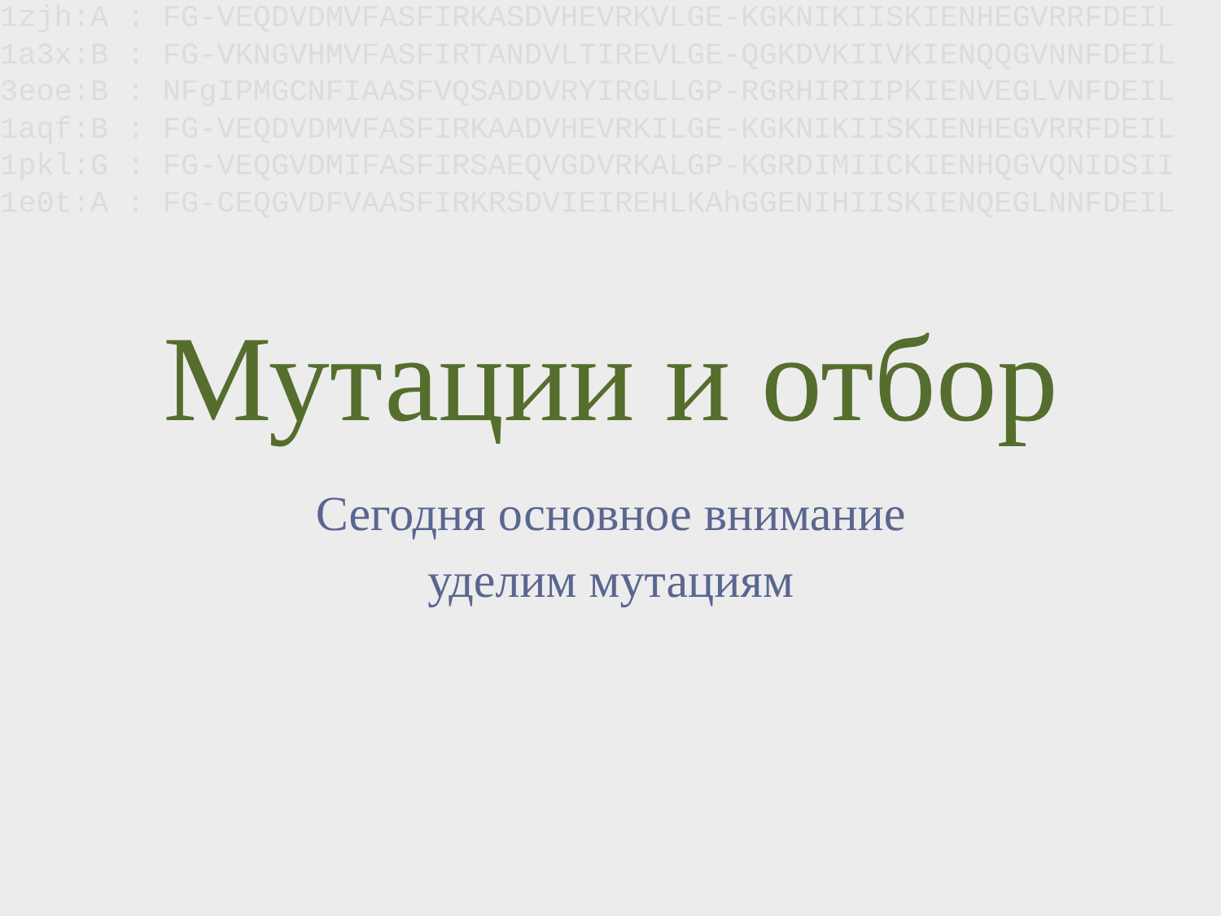1zjh:A : FG-VEQDVDMVFASFIRKASDVHEVRKVLGE-KGKNIKIISKIENHEGVRRFDEIL 1a3x:B : FG-VKNGVHMVFASFIRTANDVLTIREVLGE-QGKDVKIIVKIENQQGVNNFDEIL 3eoe:B : NFgIPMGCNFIAASFVQSADDVRYIRGLLGP-RGRHIRIIPKIENVEGLVNFDEIL 1aqf:B : FG-VEQDVDMVFASFIRKAADVHEVRKILGE-KGKNIKIISKIENHEGVRRFDEIL 1pkl:G : FG-VEQGVDMIFASFIRSAEQVGDVRKALGP-KGRDIMIICKIENHQGVQNIDSII 1e0t:A : FG-CEQGVDFVAASFIRKRSDVIEIREHLKAhGGENIHIISKIENQEGLNNFDEIL
Мутации и отбор
Сегодня основное внимание
уделим мутациям